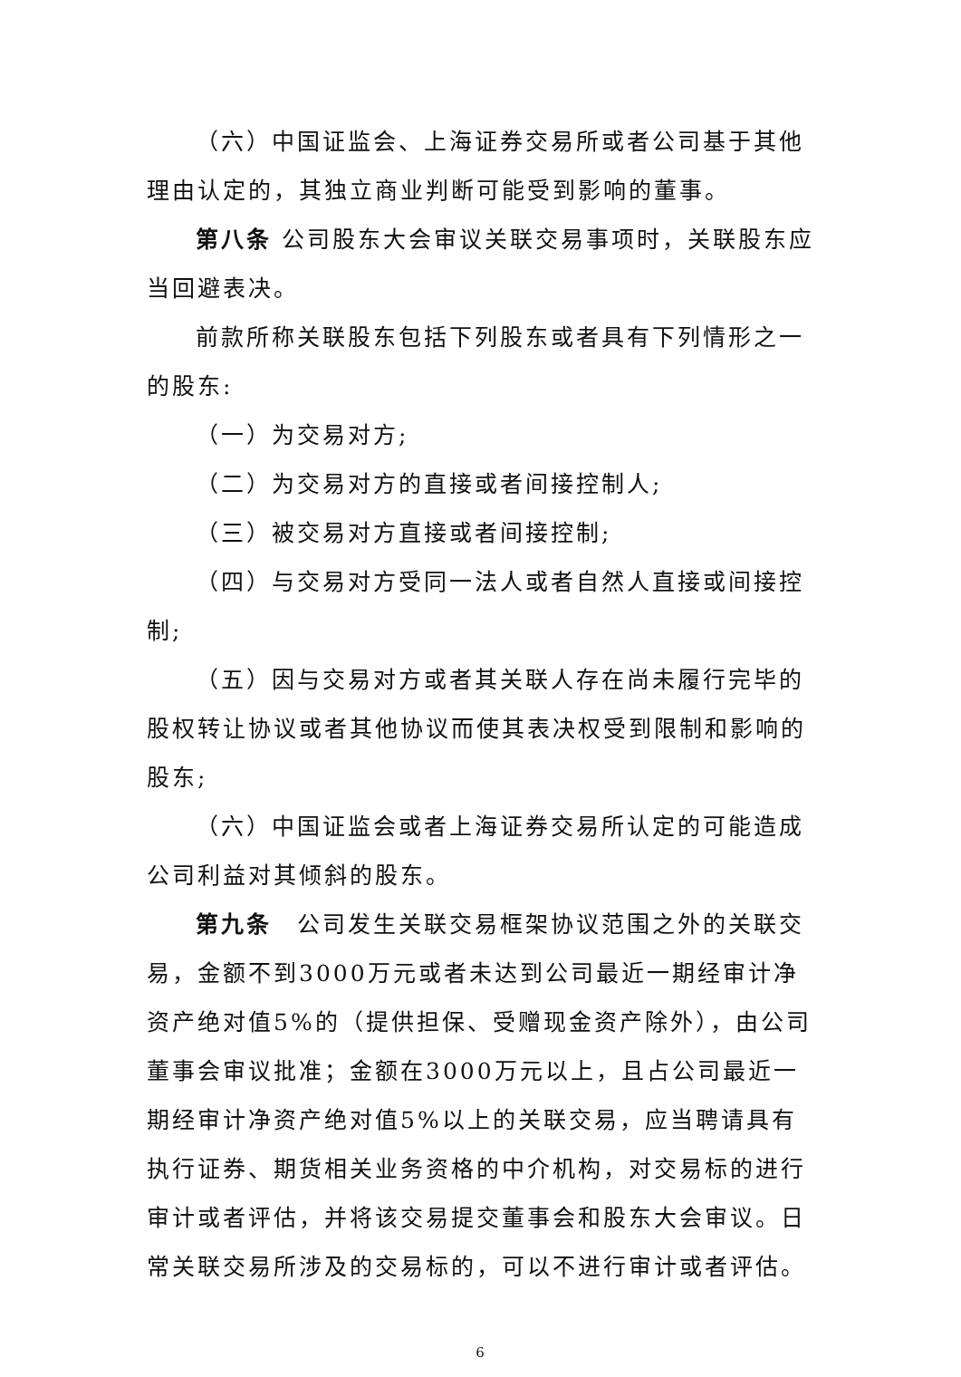（六）中国证监会、上海证券交易所或者公司基于其他理由认定的，其独立商业判断可能受到影响的董事。
第八条 公司股东大会审议关联交易事项时，关联股东应当回避表决。
前款所称关联股东包括下列股东或者具有下列情形之一的股东:
（一）为交易对方;
（二）为交易对方的直接或者间接控制人;
（三）被交易对方直接或者间接控制;
（四）与交易对方受同一法人或者自然人直接或间接控制;
（五）因与交易对方或者其关联人存在尚未履行完毕的股权转让协议或者其他协议而使其表决权受到限制和影响的股东;
（六）中国证监会或者上海证券交易所认定的可能造成公司利益对其倾斜的股东。
第九条　公司发生关联交易框架协议范围之外的关联交易，金额不到3000万元或者未达到公司最近一期经审计净资产绝对值5%的（提供担保、受赠现金资产除外），由公司董事会审议批准；金额在3000万元以上，且占公司最近一期经审计净资产绝对值5%以上的关联交易，应当聘请具有执行证券、期货相关业务资格的中介机构，对交易标的进行审计或者评估，并将该交易提交董事会和股东大会审议。日常关联交易所涉及的交易标的，可以不进行审计或者评估。
6